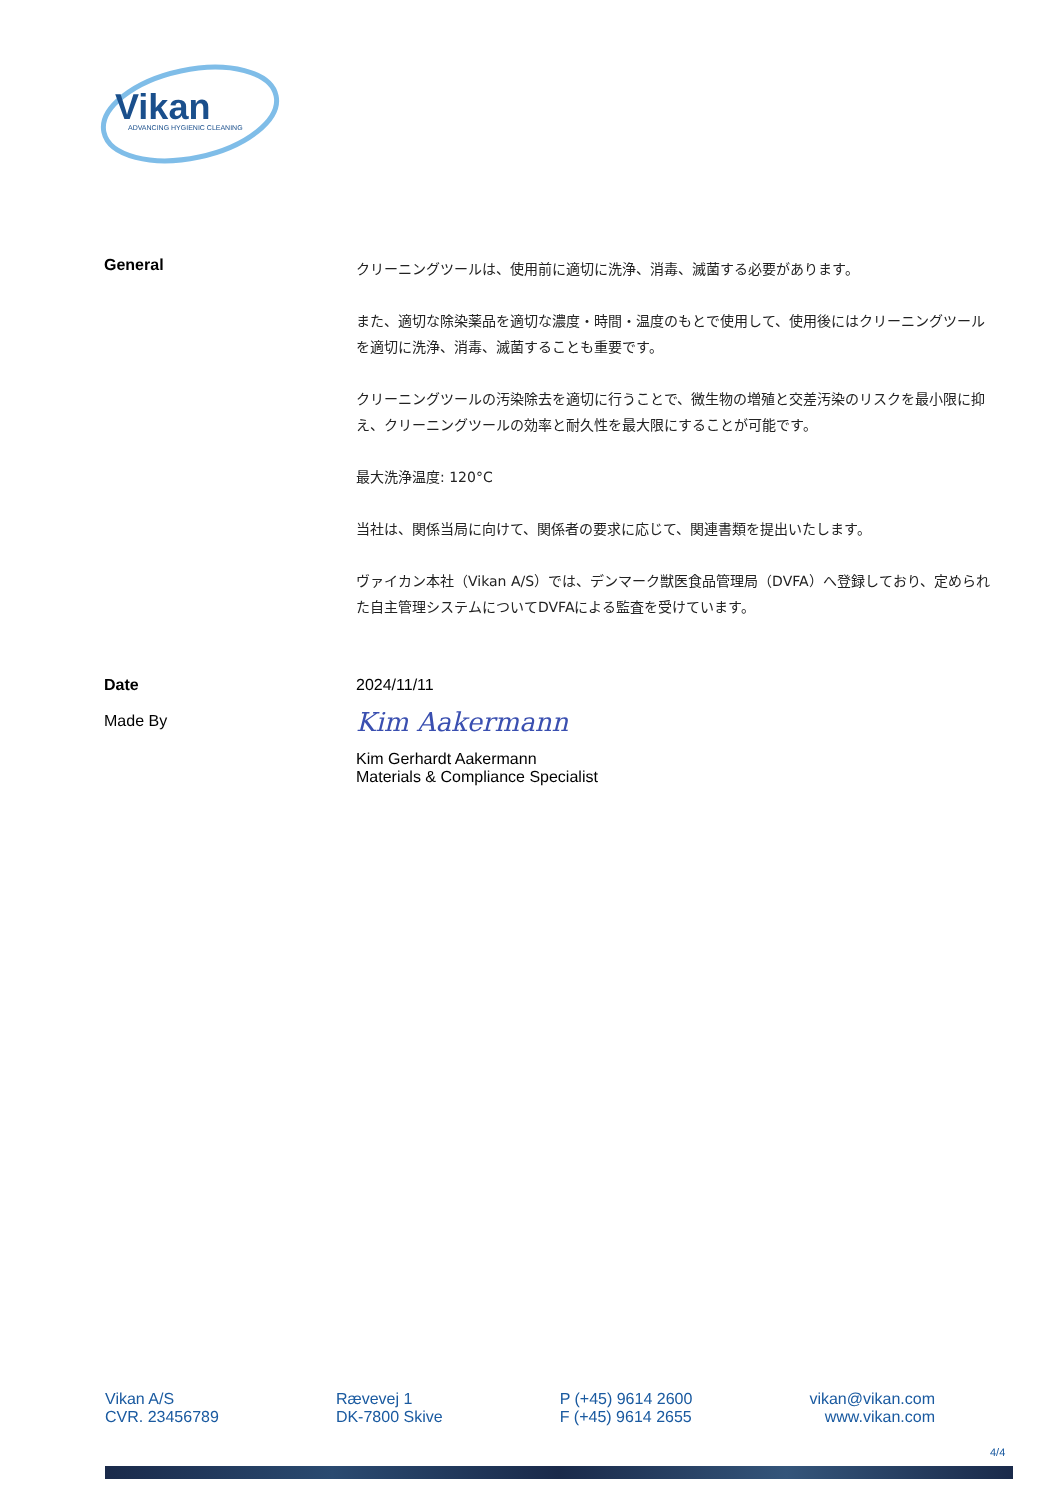Vikan
ADVANCING HYGIENIC CLEANING
General
クリーニングツールは、使用前に適切に洗浄、消毒、滅菌する必要があります。
また、適切な除染薬品を適切な濃度・時間・温度のもとで使用して、使用後にはクリーニングツールを適切に洗浄、消毒、滅菌することも重要です。
クリーニングツールの汚染除去を適切に行うことで、微生物の増殖と交差汚染のリスクを最小限に抑え、クリーニングツールの効率と耐久性を最大限にすることが可能です。
最大洗浄温度: 120°C
当社は、関係当局に向けて、関係者の要求に応じて、関連書類を提出いたします。
ヴァイカン本社（Vikan A/S）では、デンマーク獣医食品管理局（DVFA）へ登録しており、定められた自主管理システムについてDVFAによる監査を受けています。
Date
Made By
2024/11/11
Kim Aakermann
Kim Gerhardt Aakermann
Materials & Compliance Specialist
Vikan A/S
CVR. 23456789
Rævevej 1
DK-7800 Skive
P (+45) 9614 2600
F (+45) 9614 2655
vikan@vikan.com
www.vikan.com
4/4